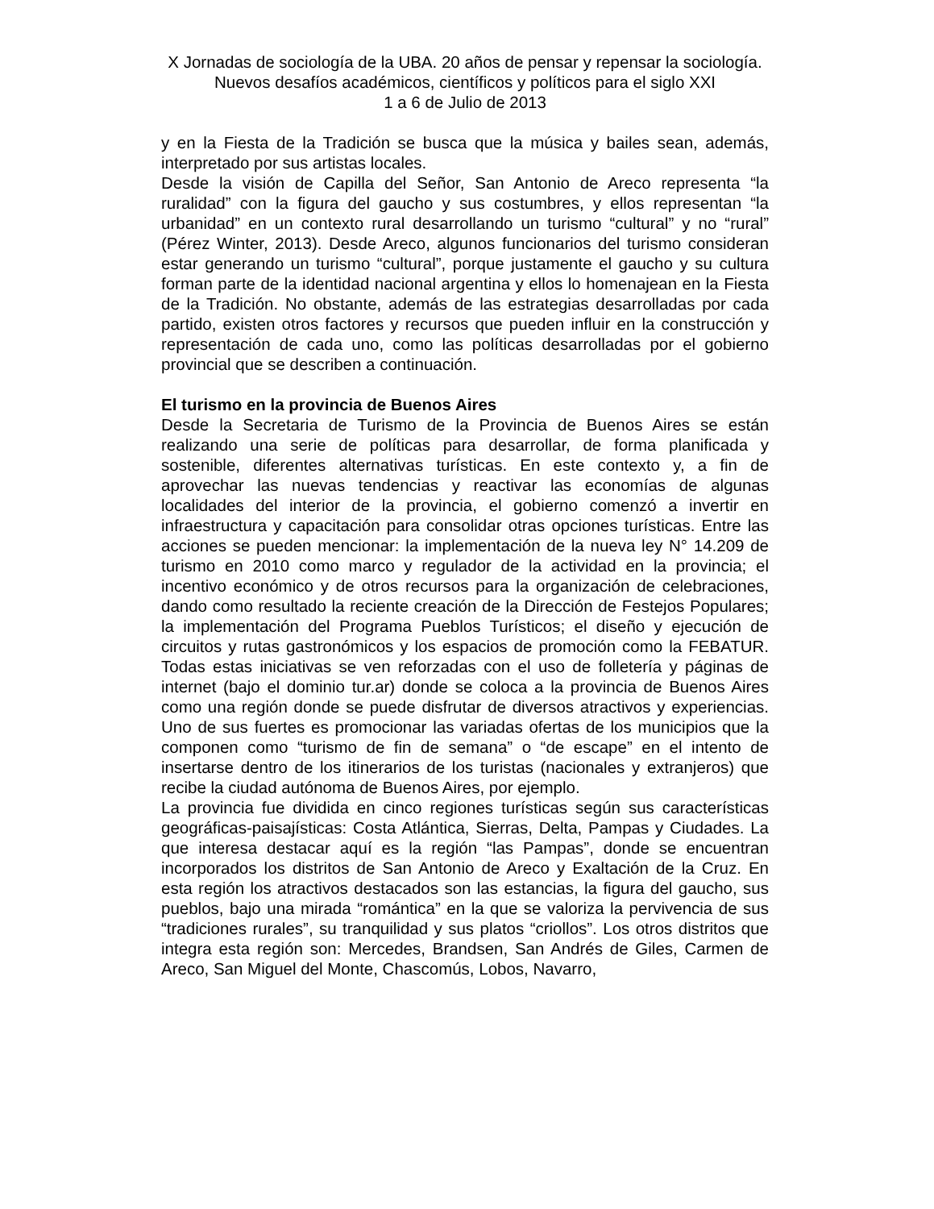X Jornadas de sociología de la UBA. 20 años de pensar y repensar la sociología. Nuevos desafíos académicos, científicos y políticos para el siglo XXI
1 a 6 de Julio de 2013
y en la Fiesta de la Tradición se busca que la música y bailes sean, además, interpretado por sus artistas locales.
Desde la visión de Capilla del Señor, San Antonio de Areco representa “la ruralidad” con la figura del gaucho y sus costumbres, y ellos representan “la urbanidad” en un contexto rural desarrollando un turismo “cultural” y no “rural” (Pérez Winter, 2013). Desde Areco, algunos funcionarios del turismo consideran estar generando un turismo “cultural”, porque justamente el gaucho y su cultura forman parte de la identidad nacional argentina y ellos lo homenajean en la Fiesta de la Tradición. No obstante, además de las estrategias desarrolladas por cada partido, existen otros factores y recursos que pueden influir en la construcción y representación de cada uno, como las políticas desarrolladas por el gobierno provincial que se describen a continuación.
El turismo en la provincia de Buenos Aires
Desde la Secretaria de Turismo de la Provincia de Buenos Aires se están realizando una serie de políticas para desarrollar, de forma planificada y sostenible, diferentes alternativas turísticas. En este contexto y, a fin de aprovechar las nuevas tendencias y reactivar las economías de algunas localidades del interior de la provincia, el gobierno comenzó a invertir en infraestructura y capacitación para consolidar otras opciones turísticas. Entre las acciones se pueden mencionar: la implementación de la nueva ley N° 14.209 de turismo en 2010 como marco y regulador de la actividad en la provincia; el incentivo económico y de otros recursos para la organización de celebraciones, dando como resultado la reciente creación de la Dirección de Festejos Populares; la implementación del Programa Pueblos Turísticos; el diseño y ejecución de circuitos y rutas gastronómicos y los espacios de promoción como la FEBATUR. Todas estas iniciativas se ven reforzadas con el uso de folletería y páginas de internet (bajo el dominio tur.ar) donde se coloca a la provincia de Buenos Aires como una región donde se puede disfrutar de diversos atractivos y experiencias. Uno de sus fuertes es promocionar las variadas ofertas de los municipios que la componen como “turismo de fin de semana” o “de escape” en el intento de insertarse dentro de los itinerarios de los turistas (nacionales y extranjeros) que recibe la ciudad autónoma de Buenos Aires, por ejemplo.
La provincia fue dividida en cinco regiones turísticas según sus características geográficas-paisajísticas: Costa Atlántica, Sierras, Delta, Pampas y Ciudades. La que interesa destacar aquí es la región “las Pampas”, donde se encuentran incorporados los distritos de San Antonio de Areco y Exaltación de la Cruz. En esta región los atractivos destacados son las estancias, la figura del gaucho, sus pueblos, bajo una mirada “romántica” en la que se valoriza la pervivencia de sus “tradiciones rurales”, su tranquilidad y sus platos “criollos”. Los otros distritos que integra esta región son: Mercedes, Brandsen, San Andrés de Giles, Carmen de Areco, San Miguel del Monte, Chascomús, Lobos, Navarro,